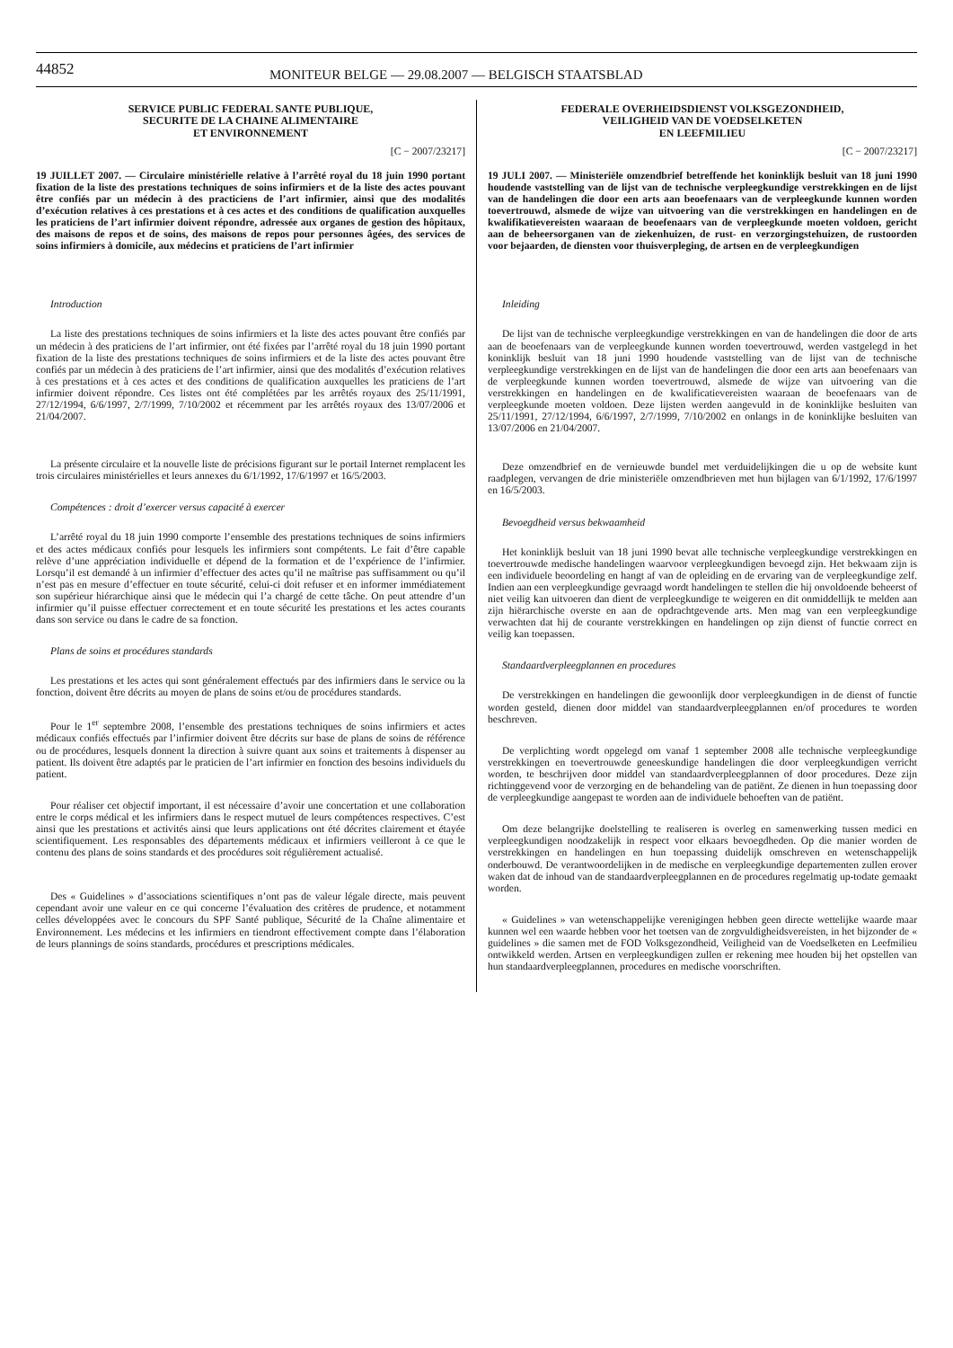44852
MONITEUR BELGE — 29.08.2007 — BELGISCH STAATSBLAD
SERVICE PUBLIC FEDERAL SANTE PUBLIQUE,
SECURITE DE LA CHAINE ALIMENTAIRE
ET ENVIRONNEMENT
[C − 2007/23217]
19 JUILLET 2007. — Circulaire ministérielle relative à l’arrêté royal du 18 juin 1990 portant fixation de la liste des prestations techniques de soins infirmiers et de la liste des actes pouvant être confiés par un médecin à des practiciens de l’art infirmier, ainsi que des modalités d’exécution relatives à ces prestations et à ces actes et des conditions de qualification auxquelles les praticiens de l’art infirmier doivent répondre, adressée aux organes de gestion des hôpitaux, des maisons de repos et de soins, des maisons de repos pour personnes âgées, des services de soins infirmiers à domicile, aux médecins et praticiens de l’art infirmier
Introduction
La liste des prestations techniques de soins infirmiers et la liste des actes pouvant être confiés par un médecin à des praticiens de l’art infirmier, ont été fixées par l’arrêté royal du 18 juin 1990 portant fixation de la liste des prestations techniques de soins infirmiers et de la liste des actes pouvant être confiés par un médecin à des praticiens de l’art infirmier, ainsi que des modalités d’exécution relatives à ces prestations et à ces actes et des conditions de qualification auxquelles les praticiens de l’art infirmier doivent répondre. Ces listes ont été complétées par les arrêtés royaux des 25/11/1991, 27/12/1994, 6/6/1997, 2/7/1999, 7/10/2002 et récemment par les arrêtés royaux des 13/07/2006 et 21/04/2007.
La présente circulaire et la nouvelle liste de précisions figurant sur le portail Internet remplacent les trois circulaires ministérielles et leurs annexes du 6/1/1992, 17/6/1997 et 16/5/2003.
Compétences : droit d’exercer versus capacité à exercer
L’arrêté royal du 18 juin 1990 comporte l’ensemble des prestations techniques de soins infirmiers et des actes médicaux confiés pour lesquels les infirmiers sont compétents. Le fait d’être capable relève d’une appréciation individuelle et dépend de la formation et de l’expérience de l’infirmier. Lorsqu’il est demandé à un infirmier d’effectuer des actes qu’il ne maîtrise pas suffisamment ou qu’il n’est pas en mesure d’effectuer en toute sécurité, celui-ci doit refuser et en informer immédiatement son supérieur hiérarchique ainsi que le médecin qui l’a chargé de cette tâche. On peut attendre d’un infirmier qu’il puisse effectuer correctement et en toute sécurité les prestations et les actes courants dans son service ou dans le cadre de sa fonction.
Plans de soins et procédures standards
Les prestations et les actes qui sont généralement effectués par des infirmiers dans le service ou la fonction, doivent être décrits au moyen de plans de soins et/ou de procédures standards.
Pour le 1<sup>er</sup> septembre 2008, l’ensemble des prestations techniques de soins infirmiers et actes médicaux confiés effectués par l’infirmier doivent être décrits sur base de plans de soins de référence ou de procédures, lesquels donnent la direction à suivre quant aux soins et traitements à dispenser au patient. Ils doivent être adaptés par le praticien de l’art infirmier en fonction des besoins individuels du patient.
Pour réaliser cet objectif important, il est nécessaire d’avoir une concertation et une collaboration entre le corps médical et les infirmiers dans le respect mutuel de leurs compétences respectives. C’est ainsi que les prestations et activités ainsi que leurs applications ont été décrites clairement et étayée scientifiquement. Les responsables des départements médicaux et infirmiers veilleront à ce que le contenu des plans de soins standards et des procédures soit régulièrement actualisé.
Des « Guidelines » d’associations scientifiques n’ont pas de valeur légale directe, mais peuvent cependant avoir une valeur en ce qui concerne l’évaluation des critères de prudence, et notamment celles développées avec le concours du SPF Santé publique, Sécurité de la Chaîne alimentaire et Environnement. Les médecins et les infirmiers en tiendront effectivement compte dans l’élaboration de leurs plannings de soins standards, procédures et prescriptions médicales.
FEDERALE OVERHEIDSDIENST VOLKSGEZONDHEID,
VEILIGHEID VAN DE VOEDSELKETEN
EN LEEFMILIEU
[C − 2007/23217]
19 JULI 2007. — Ministeriële omzendbrief betreffende het koninklijk besluit van 18 juni 1990 houdende vaststelling van de lijst van de technische verpleegkundige verstrekkingen en de lijst van de handelingen die door een arts aan beoefenaars van de verpleegkunde kunnen worden toevertrouwd, alsmede de wijze van uitvoering van die verstrekkingen en handelingen en de kwalifikatievereisten waaraan de beoefenaars van de verpleegkunde moeten voldoen, gericht aan de beheersorganen van de ziekenhuizen, de rust- en verzorgingstehuizen, de rustoorden voor bejaarden, de diensten voor thuisverpleging, de artsen en de verpleegkundigen
Inleiding
De lijst van de technische verpleegkundige verstrekkingen en van de handelingen die door de arts aan de beoefenaars van de verpleegkunde kunnen worden toevertrouwd, werden vastgelegd in het koninklijk besluit van 18 juni 1990 houdende vaststelling van de lijst van de technische verpleegkundige verstrekkingen en de lijst van de handelingen die door een arts aan beoefenaars van de verpleegkunde kunnen worden toevertrouwd, alsmede de wijze van uitvoering van die verstrekkingen en handelingen en de kwalificatievereisten waaraan de beoefenaars van de verpleegkunde moeten voldoen. Deze lijsten werden aangevuld in de koninklijke besluiten van 25/11/1991, 27/12/1994, 6/6/1997, 2/7/1999, 7/10/2002 en onlangs in de koninklijke besluiten van 13/07/2006 en 21/04/2007.
Deze omzendbrief en de vernieuwde bundel met verduidelijkingen die u op de website kunt raadplegen, vervangen de drie ministeriële omzendbrieven met hun bijlagen van 6/1/1992, 17/6/1997 en 16/5/2003.
Bevoegdheid versus bekwaamheid
Het koninklijk besluit van 18 juni 1990 bevat alle technische verpleegkundige verstrekkingen en toevertrouwde medische handelingen waarvoor verpleegkundigen bevoegd zijn. Het bekwaam zijn is een individuele beoordeling en hangt af van de opleiding en de ervaring van de verpleegkundige zelf. Indien aan een verpleegkundige gevraagd wordt handelingen te stellen die hij onvoldoende beheerst of niet veilig kan uitvoeren dan dient de verpleegkundige te weigeren en dit onmiddellijk te melden aan zijn hiërarchische overste en aan de opdrachtgevende arts. Men mag van een verpleegkundige verwachten dat hij de courante verstrekkingen en handelingen op zijn dienst of functie correct en veilig kan toepassen.
Standaardverpleegplannen en procedures
De verstrekkingen en handelingen die gewoonlijk door verpleegkundigen in de dienst of functie worden gesteld, dienen door middel van standaardverpleegplannen en/of procedures te worden beschreven.
De verplichting wordt opgelegd om vanaf 1 september 2008 alle technische verpleegkundige verstrekkingen en toevertrouwde geneeskundige handelingen die door verpleegkundigen verricht worden, te beschrijven door middel van standaardverpleegplannen of door procedures. Deze zijn richtinggevend voor de verzorging en de behandeling van de patiënt. Ze dienen in hun toepassing door de verpleegkundige aangepast te worden aan de individuele behoeften van de patiënt.
Om deze belangrijke doelstelling te realiseren is overleg en samenwerking tussen medici en verpleegkundigen noodzakelijk in respect voor elkaars bevoegdheden. Op die manier worden de verstrekkingen en handelingen en hun toepassing duidelijk omschreven en wetenschappelijk onderbouwd. De verantwoordelijken in de medische en verpleegkundige departementen zullen erover waken dat de inhoud van de standaardverpleegplannen en de procedures regelmatig up-todate gemaakt worden.
« Guidelines » van wetenschappelijke verenigingen hebben geen directe wettelijke waarde maar kunnen wel een waarde hebben voor het toetsen van de zorgvuldigheidsvereisten, in het bijzonder de « guidelines » die samen met de FOD Volksgezondheid, Veiligheid van de Voedselketen en Leefmilieu ontwikkeld werden. Artsen en verpleegkundigen zullen er rekening mee houden bij het opstellen van hun standaardverpleegplannen, procedures en medische voorschriften.